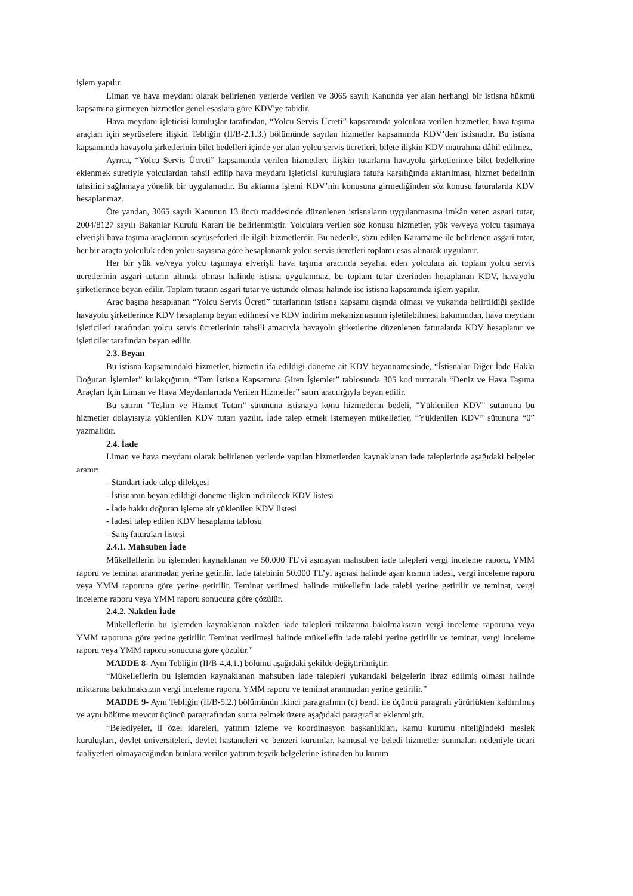işlem yapılır.
Liman ve hava meydanı olarak belirlenen yerlerde verilen ve 3065 sayılı Kanunda yer alan herhangi bir istisna hükmü kapsamına girmeyen hizmetler genel esaslara göre KDV'ye tabidir.
Hava meydanı işleticisi kuruluşlar tarafından, “Yolcu Servis Ücreti” kapsamında yolculara verilen hizmetler, hava taşıma araçları için seyrüsefere ilişkin Tebliğin (II/B-2.1.3.) bölümünde sayılan hizmetler kapsamında KDV’den istisnadır. Bu istisna kapsamında havayolu şirketlerinin bilet bedelleri içinde yer alan yolcu servis ücretleri, bilete ilişkin KDV matrahına dâhil edilmez.
Ayrıca, “Yolcu Servis Ücreti” kapsamında verilen hizmetlere ilişkin tutarların havayolu şirketlerince bilet bedellerine eklenmek suretiyle yolculardan tahsil edilip hava meydanı işleticisi kuruluşlara fatura karşılığında aktarılması, hizmet bedelinin tahsilini sağlamaya yönelik bir uygulamadır. Bu aktarma işlemi KDV’nin konusuna girmediğinden söz konusu faturalarda KDV hesaplanmaz.
Öte yandan, 3065 sayılı Kanunun 13 üncü maddesinde düzenlenen istisnaların uygulanmasına imkân veren asgari tutar, 2004/8127 sayılı Bakanlar Kurulu Kararı ile belirlenmiştir. Yolculara verilen söz konusu hizmetler, yük ve/veya yolcu taşımaya elverişli hava taşıma araçlarının seyrüseferleri ile ilgili hizmetlerdir. Bu nedenle, sözü edilen Kararname ile belirlenen asgari tutar, her bir araçta yolculuk eden yolcu sayısına göre hesaplanarak yolcu servis ücretleri toplamı esas alınarak uygulanır.
Her bir yük ve/veya yolcu taşımaya elverişli hava taşıma aracında seyahat eden yolculara ait toplam yolcu servis ücretlerinin asgari tutarın altında olması halinde istisna uygulanmaz, bu toplam tutar üzerinden hesaplanan KDV, havayolu şirketlerince beyan edilir. Toplam tutarın asgari tutar ve üstünde olması halinde ise istisna kapsamında işlem yapılır.
Araç başına hesaplanan “Yolcu Servis Ücreti” tutarlarının istisna kapsamı dışında olması ve yukarıda belirtildiği şekilde havayolu şirketlerince KDV hesaplanıp beyan edilmesi ve KDV indirim mekanizmasının işletilebilmesi bakımından, hava meydanı işleticileri tarafından yolcu servis ücretlerinin tahsili amacıyla havayolu şirketlerine düzenlenen faturalarda KDV hesaplanır ve işleticiler tarafından beyan edilir.
2.3. Beyan
Bu istisna kapsamındaki hizmetler, hizmetin ifa edildiği döneme ait KDV beyannamesinde, “İstisnalar-Diğer İade Hakkı Doğuran İşlemler” kulakçığının, “Tam İstisna Kapsamına Giren İşlemler” tablosunda 305 kod numaralı “Deniz ve Hava Taşıma Araçları İçin Liman ve Hava Meydanlarında Verilen Hizmetler” satırı aracılığıyla beyan edilir.
Bu satırın "Teslim ve Hizmet Tutarı" sütununa istisnaya konu hizmetlerin bedeli, "Yüklenilen KDV" sütununa bu hizmetler dolayısıyla yüklenilen KDV tutarı yazılır. İade talep etmek istemeyen mükellefler, “Yüklenilen KDV” sütununa “0” yazmalıdır.
2.4. İade
Liman ve hava meydanı olarak belirlenen yerlerde yapılan hizmetlerden kaynaklanan iade taleplerinde aşağıdaki belgeler aranır:
- Standart iade talep dilekçesi
- İstisnanın beyan edildiği döneme ilişkin indirilecek KDV listesi
- İade hakkı doğuran işleme ait yüklenilen KDV listesi
- İadesi talep edilen KDV hesaplama tablosu
- Satış faturaları listesi
2.4.1. Mahsuben İade
Mükelleflerin bu işlemden kaynaklanan ve 50.000 TL’yi aşmayan mahsuben iade talepleri vergi inceleme raporu, YMM raporu ve teminat aranmadan yerine getirilir. İade talebinin 50.000 TL’yi aşması halinde aşan kısmın iadesi, vergi inceleme raporu veya YMM raporuna göre yerine getirilir. Teminat verilmesi halinde mükellefin iade talebi yerine getirilir ve teminat, vergi inceleme raporu veya YMM raporu sonucuna göre çözülür.
2.4.2. Nakden İade
Mükelleflerin bu işlemden kaynaklanan nakden iade talepleri miktarına bakılmaksızın vergi inceleme raporuna veya YMM raporuna göre yerine getirilir. Teminat verilmesi halinde mükellefin iade talebi yerine getirilir ve teminat, vergi inceleme raporu veya YMM raporu sonucuna göre çözülür.”
MADDE 8- Aynı Tebliğin (II/B-4.4.1.) bölümü aşağıdaki şekilde değiştirilmiştir.
“Mükelleflerin bu işlemden kaynaklanan mahsuben iade talepleri yukarıdaki belgelerin ibraz edilmiş olması halinde miktarına bakılmaksızın vergi inceleme raporu, YMM raporu ve teminat aranmadan yerine getirilir.”
MADDE 9- Aynı Tebliğin (II/B-5.2.) bölümünün ikinci paragrafının (c) bendi ile üçüncü paragrafı yürürlükten kaldırılmış ve aynı bölüme mevcut üçüncü paragrafından sonra gelmek üzere aşağıdaki paragraflar eklenmiştir.
“Belediyeler, il özel idareleri, yatırım izleme ve koordinasyon başkanlıkları, kamu kurumu niteliğindeki meslek kuruluşları, devlet üniversiteleri, devlet hastaneleri ve benzeri kurumlar, kamusal ve beledi hizmetler sunmaları nedeniyle ticari faaliyetleri olmayacağından bunlara verilen yatırım teşvik belgelerine istinaden bu kurum